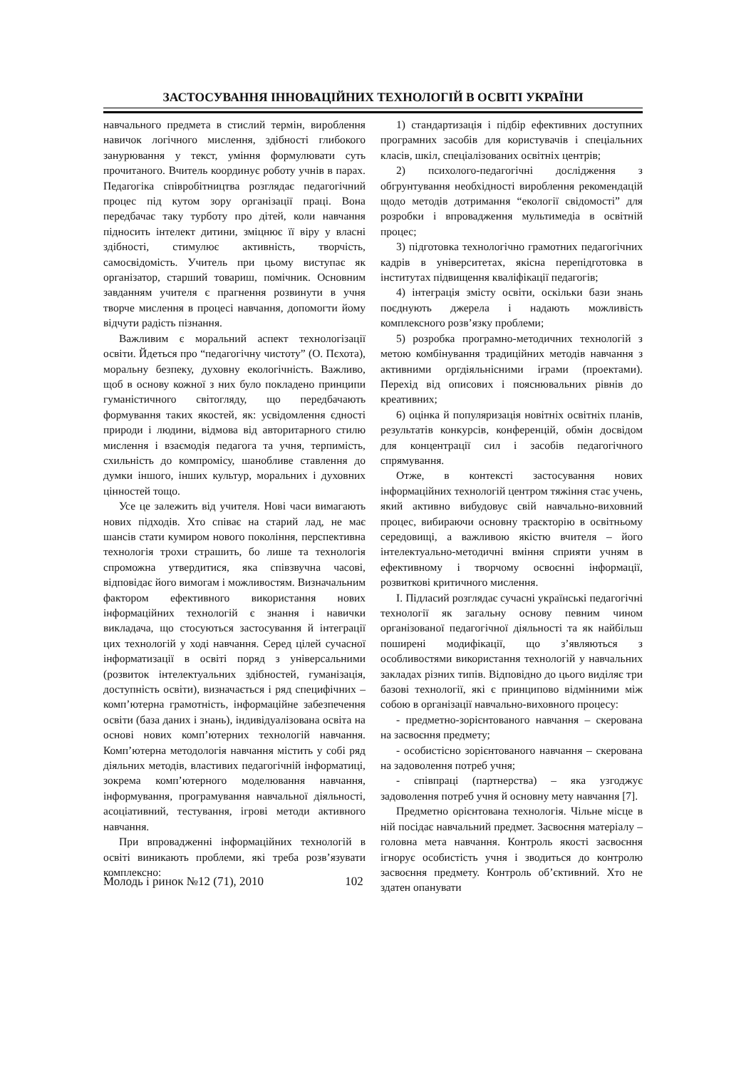ЗАСТОСУВАННЯ ІННОВАЦІЙНИХ ТЕХНОЛОГІЙ В ОСВІТІ УКРАЇНИ
навчального предмета в стислий термін, вироблення навичок логічного мислення, здібності глибокого занурювання у текст, уміння формулювати суть прочитаного. Вчитель координує роботу учнів в парах. Педагогіка співробітництва розглядає педагогічний процес під кутом зору організації праці. Вона передбачає таку турботу про дітей, коли навчання підносить інтелект дитини, зміцнює її віру у власні здібності, стимулює активність, творчість, самосвідомість. Учитель при цьому виступає як організатор, старший товариш, помічник. Основним завданням учителя є прагнення розвинути в учня творче мислення в процесі навчання, допомогти йому відчути радість пізнання.
Важливим є моральний аспект технологізації освіти. Йдеться про “педагогічну чистоту” (О. Пєхота), моральну безпеку, духовну екологічність. Важливо, щоб в основу кожної з них було покладено принципи гуманістичного світогляду, що передбачають формування таких якостей, як: усвідомлення єдності природи і людини, відмова від авторитарного стилю мислення і взаємодія педагога та учня, терпимість, схильність до компромісу, шанобливе ставлення до думки іншого, інших культур, моральних і духовних цінностей тощо.
Усе це залежить від учителя. Нові часи вимагають нових підходів. Хто співає на старий лад, не має шансів стати кумиром нового покоління, перспективна технологія трохи страшить, бо лише та технологія спроможна утвердитися, яка співзвучна часові, відповідає його вимогам і можливостям. Визначальним фактором ефективного використання нових інформаційних технологій є знання і навички викладача, що стосуються застосування й інтеграції цих технологій у ході навчання. Серед цілей сучасної інформатизації в освіті поряд з універсальними (розвиток інтелектуальних здібностей, гуманізація, доступність освіти), визначається і ряд специфічних – комп’ютерна грамотність, інформаційне забезпечення освіти (база даних і знань), індивідуалізована освіта на основі нових комп’ютерних технологій навчання. Комп’ютерна методологія навчання містить у собі ряд діяльних методів, властивих педагогічній інформатиці, зокрема комп’ютерного моделювання навчання, інформування, програмування навчальної діяльності, асоціативний, тестування, ігрові методи активного навчання.
При впровадженні інформаційних технологій в освіті виникають проблеми, які треба розв’язувати комплексно:
1) стандартизація і підбір ефективних доступних програмних засобів для користувачів і спеціальних класів, шкіл, спеціалізованих освітніх центрів;
2) психолого-педагогічні дослідження з обгрунтування необхідності вироблення рекомендацій щодо методів дотримання “екології свідомості” для розробки і впровадження мультимедіа в освітній процес;
3) підготовка технологічно грамотних педагогічних кадрів в університетах, якісна перепідготовка в інститутах підвищення кваліфікації педагогів;
4) інтеграція змісту освіти, оскільки бази знань поєднують джерела і надають можливість комплексного розв’язку проблеми;
5) розробка програмно-методичних технологій з метою комбінування традиційних методів навчання з активними оргдіяльнісними іграми (проектами). Перехід від описових і пояснювальних рівнів до креативних;
6) оцінка й популяризація новітніх освітніх планів, результатів конкурсів, конференцій, обмін досвідом для концентрації сил і засобів педагогічного спрямування.
Отже, в контексті застосування нових інформаційних технологій центром тяжіння стає учень, який активно вибудовує свій навчально-виховний процес, вибираючи основну траєкторію в освітньому середовищі, а важливою якістю вчителя – його інтелектуально-методичні вміння сприяти учням в ефективному і творчому освоєнні інформації, розвиткові критичного мислення.
І. Підласий розглядає сучасні українські педагогічні технології як загальну основу певним чином організованої педагогічної діяльності та як найбільш поширені модифікації, що з’являються з особливостями використання технологій у навчальних закладах різних типів. Відповідно до цього виділяє три базові технології, які є принципово відмінними між собою в організації навчально-виховного процесу:
- предметно-зорієнтованого навчання – скерована на засвоєння предмету;
- особистісно зорієнтованого навчання – скерована на задоволення потреб учня;
- співпраці (партнерства) – яка узгоджує задоволення потреб учня й основну мету навчання [7].
Предметно орієнтована технологія. Чільне місце в ній посідає навчальний предмет. Засвоєння матеріалу – головна мета навчання. Контроль якості засвоєння ігнорує особистість учня і зводиться до контролю засвоєння предмету. Контроль об’єктивний. Хто не здатен опанувати
Молодь і ринок №12 (71), 2010 102